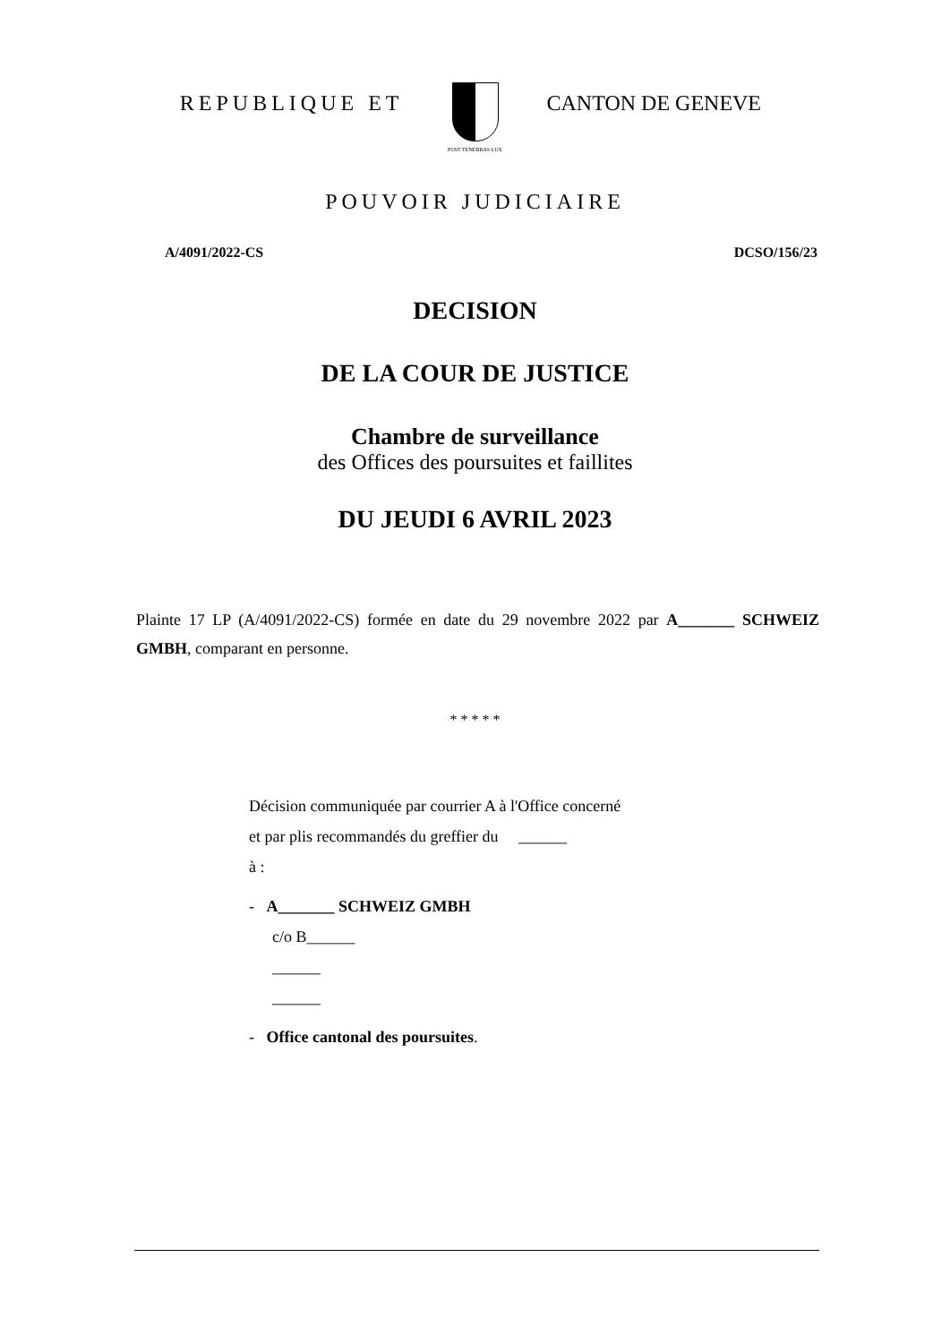REPUBLIQUE ET
POST TENEBRAS LUX
CANTON DE GENEVE
POUVOIR JUDICIAIRE
A/4091/2022-CS DCSO/156/23
DECISION
DE LA COUR DE JUSTICE
Chambre de surveillance
des Offices des poursuites et faillites
DU JEUDI 6 AVRIL 2023
Plainte 17 LP (A/4091/2022-CS) formée en date du 29 novembre 2022 par A_______ SCHWEIZ GMBH, comparant en personne.
* * * * *
Décision communiquée par courrier A à l'Office concerné
et par plis recommandés du greffier du ______
à :
- A_______ SCHWEIZ GMBH
c/o B______
______
______
- Office cantonal des poursuites.